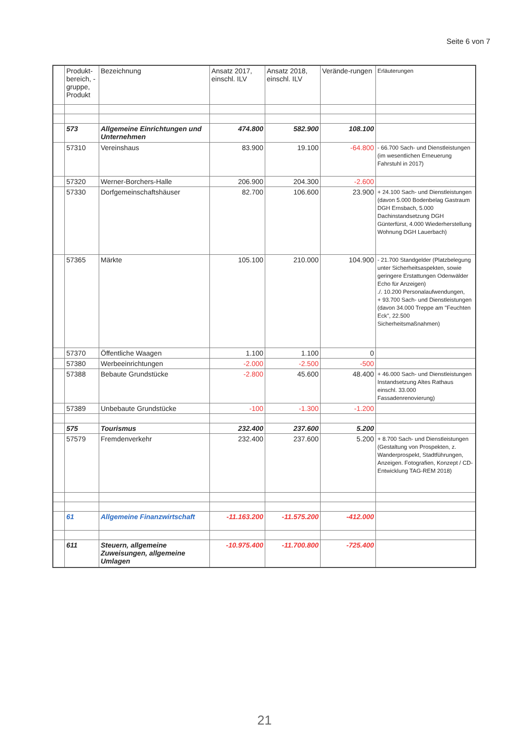Seite 6 von 7
| | Produkt-bereich, -gruppe, Produkt | Bezeichnung | Ansatz 2017, einschl. ILV | Ansatz 2018, einschl. ILV | Verände-rungen | Erläuterungen |
| --- | --- | --- | --- | --- | --- | --- |
| | 573 | Allgemeine Einrichtungen und Unternehmen | 474.800 | 582.900 | 108.100 | |
| | 57310 | Vereinshaus | 83.900 | 19.100 | -64.800 | - 66.700 Sach- und Dienstleistungen (im wesentlichen Erneuerung Fahrstuhl in 2017) |
| | 57320 | Werner-Borchers-Halle | 206.900 | 204.300 | -2.600 | |
| | 57330 | Dorfgemeinschaftshäuser | 82.700 | 106.600 | 23.900 | + 24.100 Sach- und Dienstleistungen (davon 5.000 Bodenbelag Gastraum DGH Ernsbach, 5.000 Dachinstandsetzung DGH Günterfürst, 4.000 Wiederherstellung Wohnung DGH Lauerbach) |
| | 57365 | Märkte | 105.100 | 210.000 | 104.900 | - 21.700 Standgelder (Platzbelegung unter Sicherheitsaspekten, sowie geringere Erstattungen Odenwälder Echo für Anzeigen) ./. 10.200 Personalaufwendungen, + 93.700 Sach- und Dienstleistungen (davon 34.000 Treppe am "Feuchten Eck", 22.500 Sicherheitsmaßnahmen) |
| | 57370 | Öffentliche Waagen | 1.100 | 1.100 | 0 | |
| | 57380 | Werbeeinrichtungen | -2.000 | -2.500 | -500 | |
| | 57388 | Bebaute Grundstücke | -2.800 | 45.600 | 48.400 | + 46.000 Sach- und Dienstleistungen Instandsetzung Altes Rathaus einschl. 33.000 Fassadenrenovierung) |
| | 57389 | Unbebaute Grundstücke | -100 | -1.300 | -1.200 | |
| | 575 | Tourismus | 232.400 | 237.600 | 5.200 | |
| | 57579 | Fremdenverkehr | 232.400 | 237.600 | 5.200 | + 8.700 Sach- und Dienstleistungen (Gestaltung von Prospekten, z. Wanderprospekt, Stadtführungen, Anzeigen. Fotografien, Konzept / CD- Entwicklung TAG-REM 2018) |
| | 61 | Allgemeine Finanzwirtschaft | -11.163.200 | -11.575.200 | -412.000 | |
| | 611 | Steuern, allgemeine Zuweisungen, allgemeine Umlagen | -10.975.400 | -11.700.800 | -725.400 | |
21